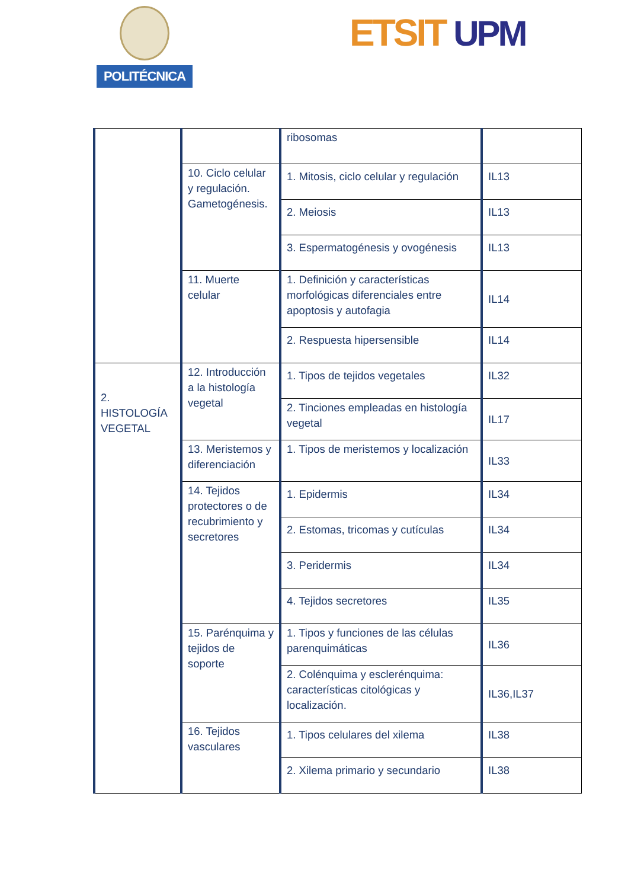POLITÉCNICA ETSIT UPM
| | | ribosomas | |
| | 10. Ciclo celular y regulación. Gametogénesis. | 1. Mitosis, ciclo celular y regulación | IL13 |
| | | 2. Meiosis | IL13 |
| | | 3. Espermatogénesis y ovogénesis | IL13 |
| | 11. Muerte celular | 1. Definición y características morfológicas diferenciales entre apoptosis y autofagia | IL14 |
| | | 2. Respuesta hipersensible | IL14 |
| 2. HISTOLOGÍA VEGETAL | 12. Introducción a la histología vegetal | 1. Tipos de tejidos vegetales | IL32 |
| | | 2. Tinciones empleadas en histología vegetal | IL17 |
| | 13. Meristemos y diferenciación | 1. Tipos de meristemos y localización | IL33 |
| | 14. Tejidos protectores o de recubrimiento y secretores | 1. Epidermis | IL34 |
| | | 2. Estomas, tricomas y cutículas | IL34 |
| | | 3. Peridermis | IL34 |
| | | 4. Tejidos secretores | IL35 |
| | 15. Parénquima y tejidos de soporte | 1. Tipos y funciones de las células parenquimáticas | IL36 |
| | | 2. Colénquima y esclerénquima: características citológicas y localización. | IL36,IL37 |
| | 16. Tejidos vasculares | 1. Tipos celulares del xilema | IL38 |
| | | 2. Xilema primario y secundario | IL38 |